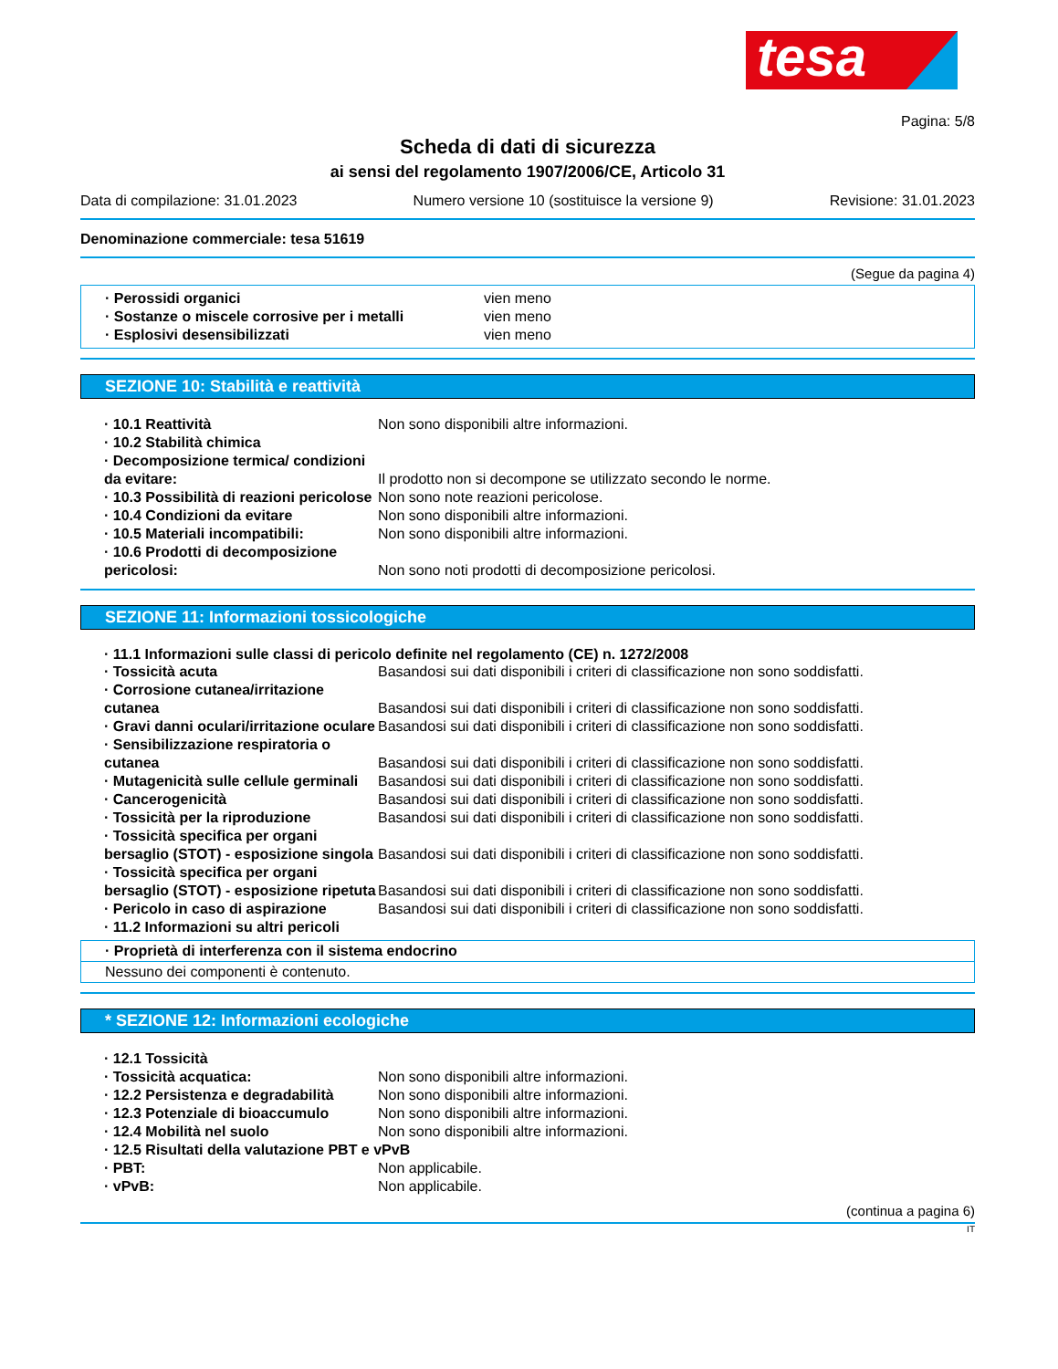tesa
Pagina: 5/8
Scheda di dati di sicurezza
ai sensi del regolamento 1907/2006/CE, Articolo 31
Data di compilazione: 31.01.2023 Numero versione 10 (sostituisce la versione 9) Revisione: 31.01.2023
Denominazione commerciale: tesa 51619
(Segue da pagina 4)
| · Perossidi organici | vien meno |
| · Sostanze o miscele corrosive per i metalli | vien meno |
| · Esplosivi desensibilizzati | vien meno |
SEZIONE 10: Stabilità e reattività
| · 10.1 Reattività | Non sono disponibili altre informazioni. |
| · 10.2 Stabilità chimica | |
| · Decomposizione termica/ condizioni da evitare: | Il prodotto non si decompone se utilizzato secondo le norme. |
| · 10.3 Possibilità di reazioni pericolose | Non sono note reazioni pericolose. |
| · 10.4 Condizioni da evitare | Non sono disponibili altre informazioni. |
| · 10.5 Materiali incompatibili: | Non sono disponibili altre informazioni. |
| · 10.6 Prodotti di decomposizione pericolosi: | Non sono noti prodotti di decomposizione pericolosi. |
SEZIONE 11: Informazioni tossicologiche
· 11.1 Informazioni sulle classi di pericolo definite nel regolamento (CE) n. 1272/2008
| · Tossicità acuta | Basandosi sui dati disponibili i criteri di classificazione non sono soddisfatti. |
| · Corrosione cutanea/irritazione cutanea | Basandosi sui dati disponibili i criteri di classificazione non sono soddisfatti. |
| · Gravi danni oculari/irritazione oculare | Basandosi sui dati disponibili i criteri di classificazione non sono soddisfatti. |
| · Sensibilizzazione respiratoria o cutanea | Basandosi sui dati disponibili i criteri di classificazione non sono soddisfatti. |
| · Mutagenicità sulle cellule germinali | Basandosi sui dati disponibili i criteri di classificazione non sono soddisfatti. |
| · Cancerogenicità | Basandosi sui dati disponibili i criteri di classificazione non sono soddisfatti. |
| · Tossicità per la riproduzione | Basandosi sui dati disponibili i criteri di classificazione non sono soddisfatti. |
| · Tossicità specifica per organi bersaglio (STOT) - esposizione singola | Basandosi sui dati disponibili i criteri di classificazione non sono soddisfatti. |
| · Tossicità specifica per organi bersaglio (STOT) - esposizione ripetuta | Basandosi sui dati disponibili i criteri di classificazione non sono soddisfatti. |
| · Pericolo in caso di aspirazione | Basandosi sui dati disponibili i criteri di classificazione non sono soddisfatti. |
| · 11.2 Informazioni su altri pericoli | |
· Proprietà di interferenza con il sistema endocrino
Nessuno dei componenti è contenuto.
* SEZIONE 12: Informazioni ecologiche
| · 12.1 Tossicità | |
| · Tossicità acquatica: | Non sono disponibili altre informazioni. |
| · 12.2 Persistenza e degradabilità | Non sono disponibili altre informazioni. |
| · 12.3 Potenziale di bioaccumulo | Non sono disponibili altre informazioni. |
| · 12.4 Mobilità nel suolo | Non sono disponibili altre informazioni. |
| · 12.5 Risultati della valutazione PBT e vPvB | |
| · PBT: | Non applicabile. |
| · vPvB: | Non applicabile. |
(continua a pagina 6)
IT